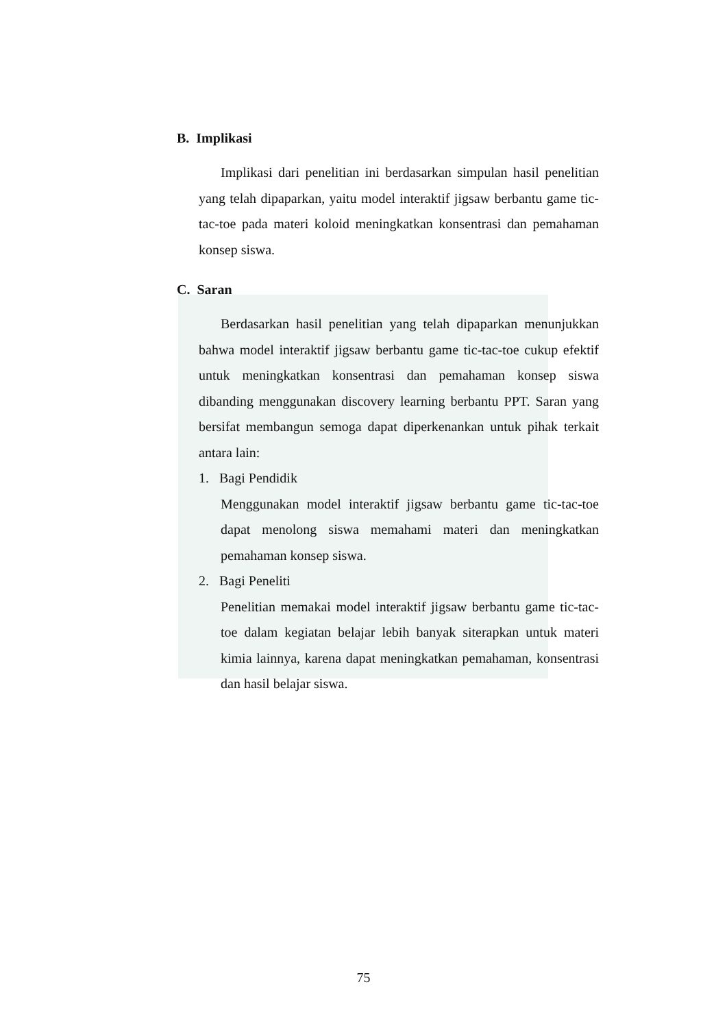B. Implikasi
Implikasi dari penelitian ini berdasarkan simpulan hasil penelitian yang telah dipaparkan, yaitu model interaktif jigsaw berbantu game tic-tac-toe pada materi koloid meningkatkan konsentrasi dan pemahaman konsep siswa.
C. Saran
Berdasarkan hasil penelitian yang telah dipaparkan menunjukkan bahwa model interaktif jigsaw berbantu game tic-tac-toe cukup efektif untuk meningkatkan konsentrasi dan pemahaman konsep siswa dibanding menggunakan discovery learning berbantu PPT. Saran yang bersifat membangun semoga dapat diperkenankan untuk pihak terkait antara lain:
1. Bagi Pendidik
Menggunakan model interaktif jigsaw berbantu game tic-tac-toe dapat menolong siswa memahami materi dan meningkatkan pemahaman konsep siswa.
2. Bagi Peneliti
Penelitian memakai model interaktif jigsaw berbantu game tic-tac-toe dalam kegiatan belajar lebih banyak siterapkan untuk materi kimia lainnya, karena dapat meningkatkan pemahaman, konsentrasi dan hasil belajar siswa.
75